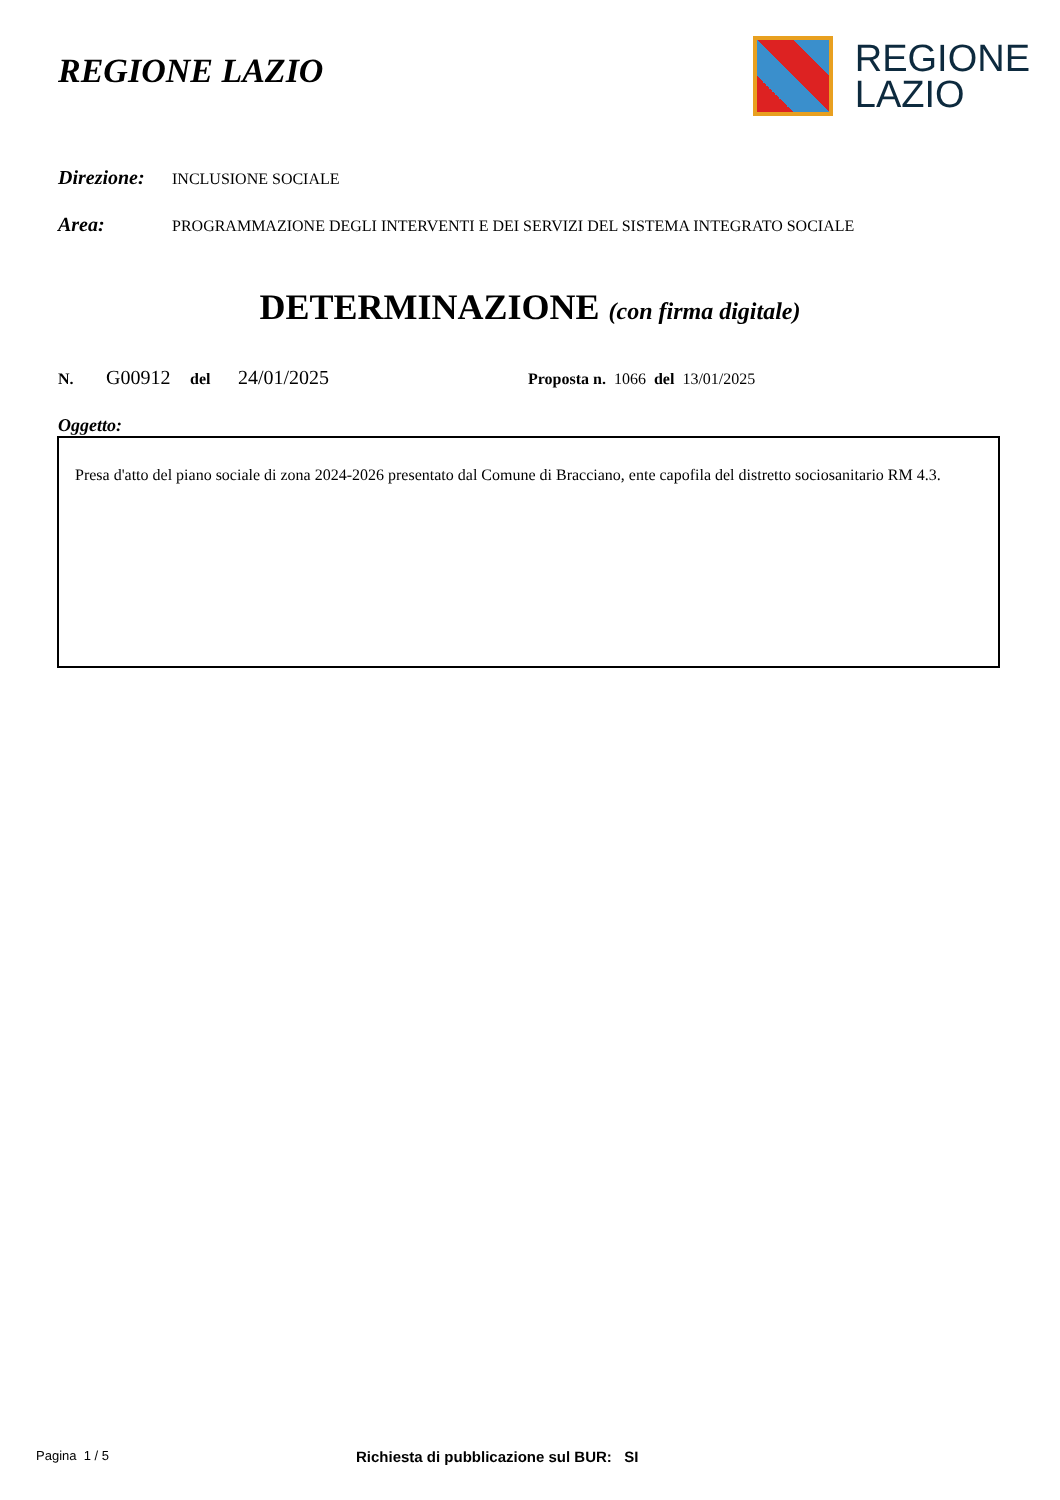REGIONE LAZIO
REGIONE
LAZIO
Direzione: INCLUSIONE SOCIALE
Area: PROGRAMMAZIONE DEGLI INTERVENTI E DEI SERVIZI DEL SISTEMA INTEGRATO SOCIALE
DETERMINAZIONE (con firma digitale)
N. G00912 del 24/01/2025 Proposta n. 1066 del 13/01/2025
Oggetto:
Presa d'atto del piano sociale di zona 2024-2026 presentato dal Comune di Bracciano, ente capofila del distretto sociosanitario RM 4.3.
Pagina 1 / 5 Richiesta di pubblicazione sul BUR: SI